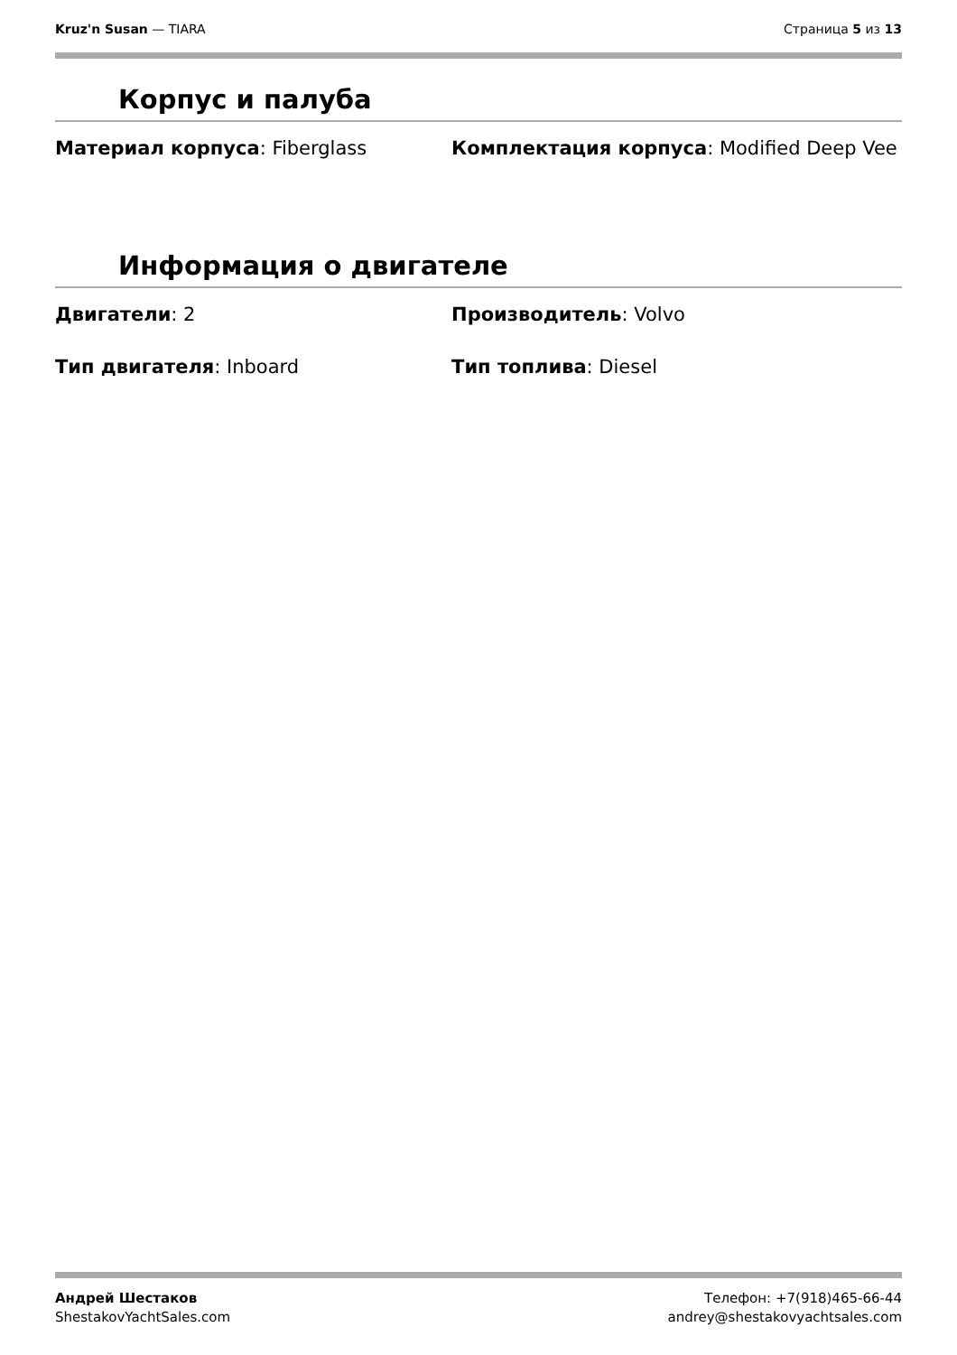Kruz'n Susan — TIARA Страница 5 из 13
Корпус и палуба
Материал корпуса: Fiberglass Комплектация корпуса: Modified Deep Vee
Информация о двигателе
Двигатели: 2 Производитель: Volvo
Тип двигателя: Inboard Тип топлива: Diesel
Андрей Шестаков
ShestakovYachtSales.com
Телефон: +7(918)465-66-44
andrey@shestakovyachtsales.com